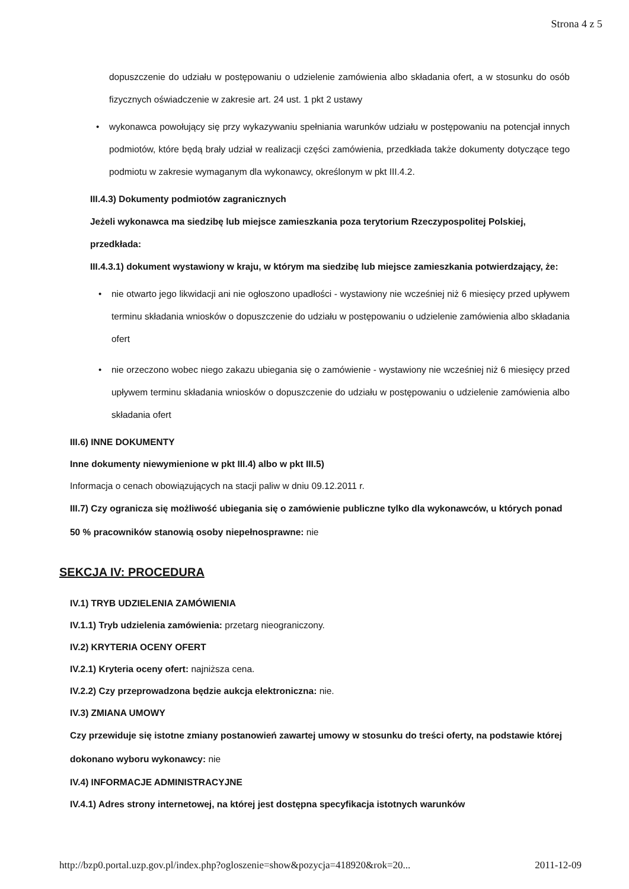Strona 4 z 5
dopuszczenie do udziału w postępowaniu o udzielenie zamówienia albo składania ofert, a w stosunku do osób fizycznych oświadczenie w zakresie art. 24 ust. 1 pkt 2 ustawy
• wykonawca powołujący się przy wykazywaniu spełniania warunków udziału w postępowaniu na potencjał innych podmiotów, które będą brały udział w realizacji części zamówienia, przedkłada także dokumenty dotyczące tego podmiotu w zakresie wymaganym dla wykonawcy, określonym w pkt III.4.2.
III.4.3) Dokumenty podmiotów zagranicznych
Jeżeli wykonawca ma siedzibę lub miejsce zamieszkania poza terytorium Rzeczypospolitej Polskiej, przedkłada:
III.4.3.1) dokument wystawiony w kraju, w którym ma siedzibę lub miejsce zamieszkania potwierdzający, że:
• nie otwarto jego likwidacji ani nie ogłoszono upadłości - wystawiony nie wcześniej niż 6 miesięcy przed upływem terminu składania wniosków o dopuszczenie do udziału w postępowaniu o udzielenie zamówienia albo składania ofert
• nie orzeczono wobec niego zakazu ubiegania się o zamówienie - wystawiony nie wcześniej niż 6 miesięcy przed upływem terminu składania wniosków o dopuszczenie do udziału w postępowaniu o udzielenie zamówienia albo składania ofert
III.6) INNE DOKUMENTY
Inne dokumenty niewymienione w pkt III.4) albo w pkt III.5)
Informacja o cenach obowiązujących na stacji paliw w dniu 09.12.2011 r.
III.7) Czy ogranicza się możliwość ubiegania się o zamówienie publiczne tylko dla wykonawców, u których ponad 50 % pracowników stanowią osoby niepełnosprawne: nie
SEKCJA IV: PROCEDURA
IV.1) TRYB UDZIELENIA ZAMÓWIENIA
IV.1.1) Tryb udzielenia zamówienia: przetarg nieograniczony.
IV.2) KRYTERIA OCENY OFERT
IV.2.1) Kryteria oceny ofert: najniższa cena.
IV.2.2) Czy przeprowadzona będzie aukcja elektroniczna: nie.
IV.3) ZMIANA UMOWY
Czy przewiduje się istotne zmiany postanowień zawartej umowy w stosunku do treści oferty, na podstawie której dokonano wyboru wykonawcy: nie
IV.4) INFORMACJE ADMINISTRACYJNE
IV.4.1) Adres strony internetowej, na której jest dostępna specyfikacja istotnych warunków
http://bzp0.portal.uzp.gov.pl/index.php?ogloszenie=show&pozycja=418920&rok=20... 2011-12-09